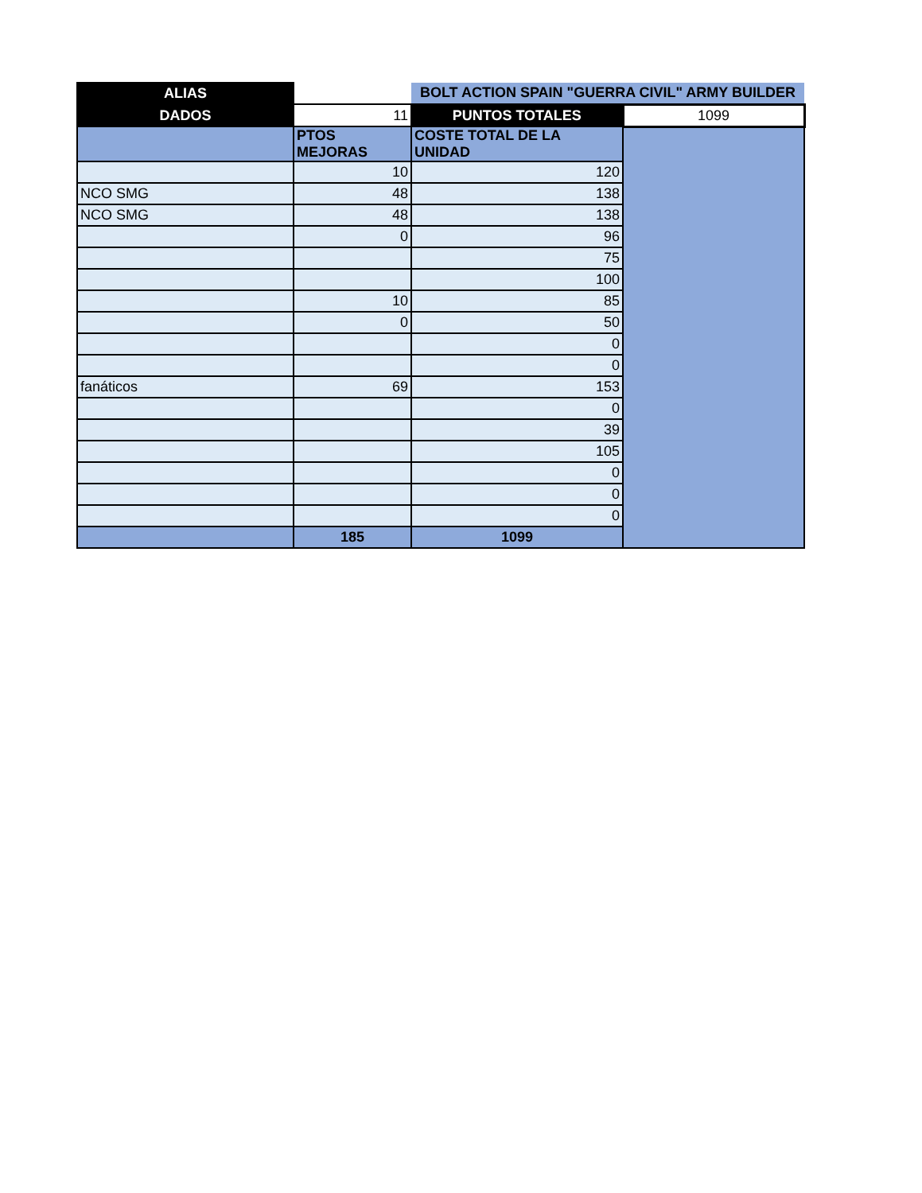| ALIAS | | BOLT ACTION SPAIN "GUERRA CIVIL" ARMY BUILDER | |
| DADOS | 11 | PUNTOS TOTALES | 1099 |
| | PTOS MEJORAS | COSTE TOTAL DE LA UNIDAD | |
| | 10 | 120 | |
| NCO SMG | 48 | 138 | |
| NCO SMG | 48 | 138 | |
| | 0 | 96 | |
| | | 75 | |
| | | 100 | |
| | 10 | 85 | |
| | 0 | 50 | |
| | | 0 | |
| | | 0 | |
| fanáticos | 69 | 153 | |
| | | 0 | |
| | | 39 | |
| | | 105 | |
| | | 0 | |
| | | 0 | |
| | | 0 | |
| | 185 | 1099 | |